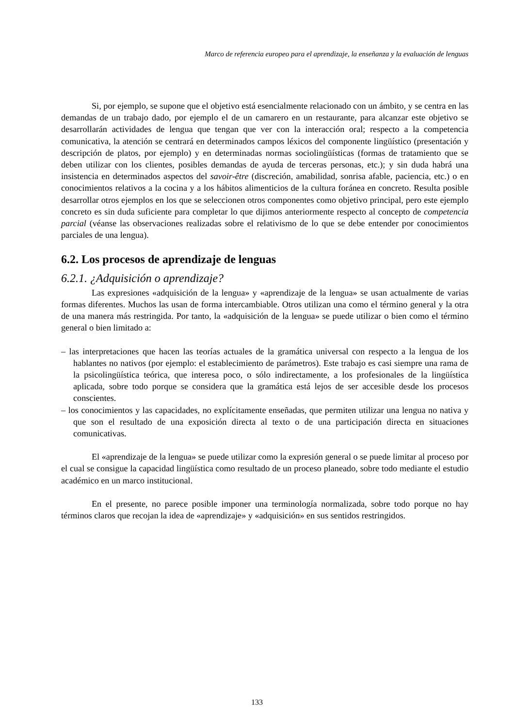Marco de referencia europeo para el aprendizaje, la enseñanza y la evaluación de lenguas
Si, por ejemplo, se supone que el objetivo está esencialmente relacionado con un ámbito, y se centra en las demandas de un trabajo dado, por ejemplo el de un camarero en un restaurante, para alcanzar este objetivo se desarrollarán actividades de lengua que tengan que ver con la interacción oral; respecto a la competencia comunicativa, la atención se centrará en determinados campos léxicos del componente lingüístico (presentación y descripción de platos, por ejemplo) y en determinadas normas sociolingüísticas (formas de tratamiento que se deben utilizar con los clientes, posibles demandas de ayuda de terceras personas, etc.); y sin duda habrá una insistencia en determinados aspectos del savoir-être (discreción, amabilidad, sonrisa afable, paciencia, etc.) o en conocimientos relativos a la cocina y a los hábitos alimenticios de la cultura foránea en concreto. Resulta posible desarrollar otros ejemplos en los que se seleccionen otros componentes como objetivo principal, pero este ejemplo concreto es sin duda suficiente para completar lo que dijimos anteriormente respecto al concepto de competencia parcial (véanse las observaciones realizadas sobre el relativismo de lo que se debe entender por conocimientos parciales de una lengua).
6.2. Los procesos de aprendizaje de lenguas
6.2.1. ¿Adquisición o aprendizaje?
Las expresiones «adquisición de la lengua» y «aprendizaje de la lengua» se usan actualmente de varias formas diferentes. Muchos las usan de forma intercambiable. Otros utilizan una como el término general y la otra de una manera más restringida. Por tanto, la «adquisición de la lengua» se puede utilizar o bien como el término general o bien limitado a:
– las interpretaciones que hacen las teorías actuales de la gramática universal con respecto a la lengua de los hablantes no nativos (por ejemplo: el establecimiento de parámetros). Este trabajo es casi siempre una rama de la psicolingüística teórica, que interesa poco, o sólo indirectamente, a los profesionales de la lingüística aplicada, sobre todo porque se considera que la gramática está lejos de ser accesible desde los procesos conscientes.
– los conocimientos y las capacidades, no explícitamente enseñadas, que permiten utilizar una lengua no nativa y que son el resultado de una exposición directa al texto o de una participación directa en situaciones comunicativas.
El «aprendizaje de la lengua» se puede utilizar como la expresión general o se puede limitar al proceso por el cual se consigue la capacidad lingüística como resultado de un proceso planeado, sobre todo mediante el estudio académico en un marco institucional.
En el presente, no parece posible imponer una terminología normalizada, sobre todo porque no hay términos claros que recojan la idea de «aprendizaje» y «adquisición» en sus sentidos restringidos.
133